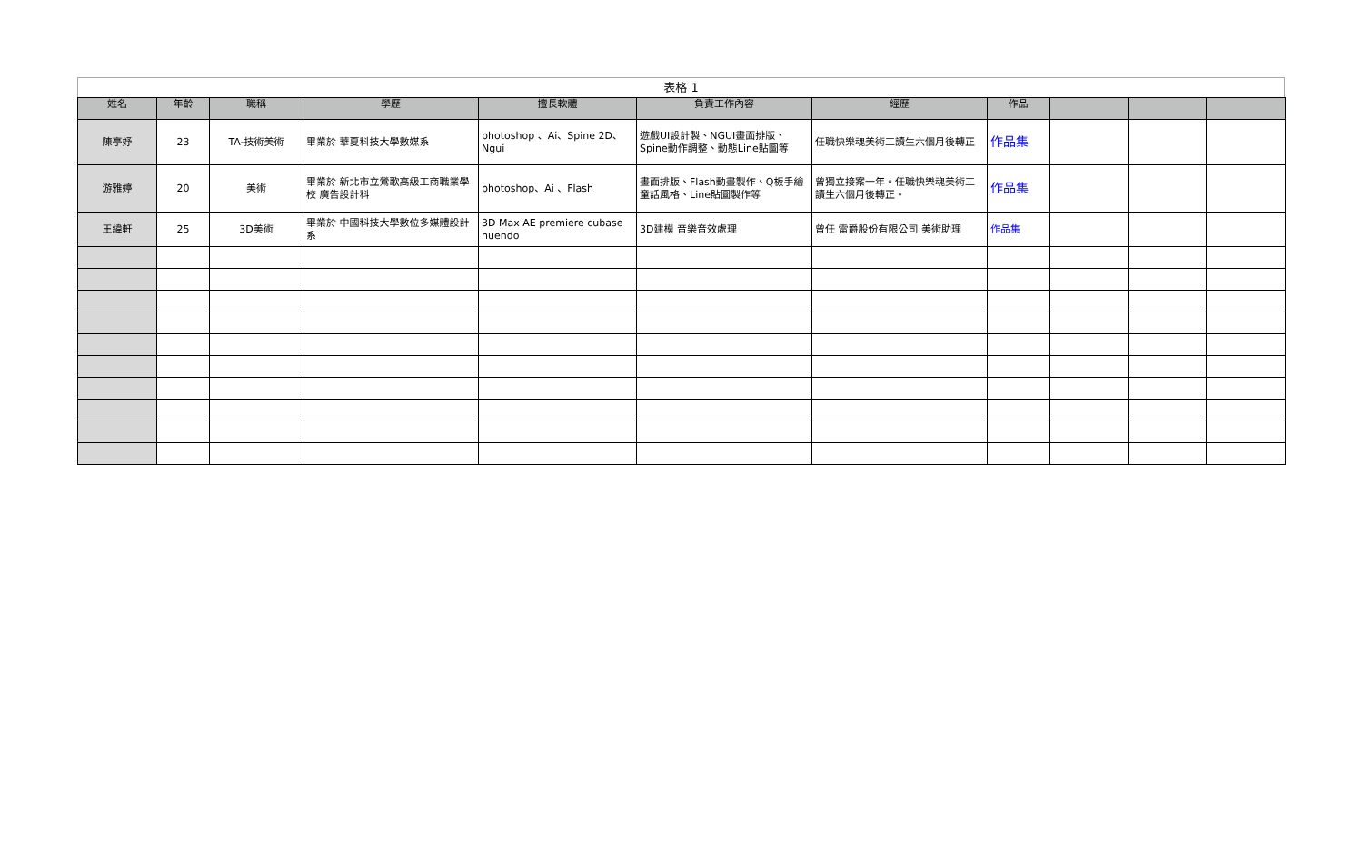表格 1
| 姓名 | 年齡 | 職稱 | 學歷 | 擅長軟體 | 負責工作內容 | 經歷 | 作品 | | | |
| --- | --- | --- | --- | --- | --- | --- | --- | --- | --- | --- |
| 陳亭妤 | 23 | TA-技術美術 | 畢業於 華夏科技大學數媒系 | photoshop 、Ai、Spine 2D、Ngui | 遊戲UI設計製、NGUI畫面排版、Spine動作調整、動態Line貼圖等 | 任職快樂魂美術工讀生六個月後轉正 | 作品集 | | | |
| 游雅婷 | 20 | 美術 | 畢業於 新北市立鶯歌高級工商職業學校 廣告設計科 | photoshop、Ai 、Flash | 畫面排版、Flash動畫製作、Q板手繪童話風格、Line貼圖製作等 | 曾獨立接案一年。任職快樂魂美術工讀生六個月後轉正。 | 作品集 | | | |
| 王緯軒 | 25 | 3D美術 | 畢業於 中國科技大學數位多媒體設計系 | 3D Max AE premiere cubase nuendo | 3D建模 音樂音效處理 | 曾任 雷爵股份有限公司 美術助理 | 作品集 | | | |